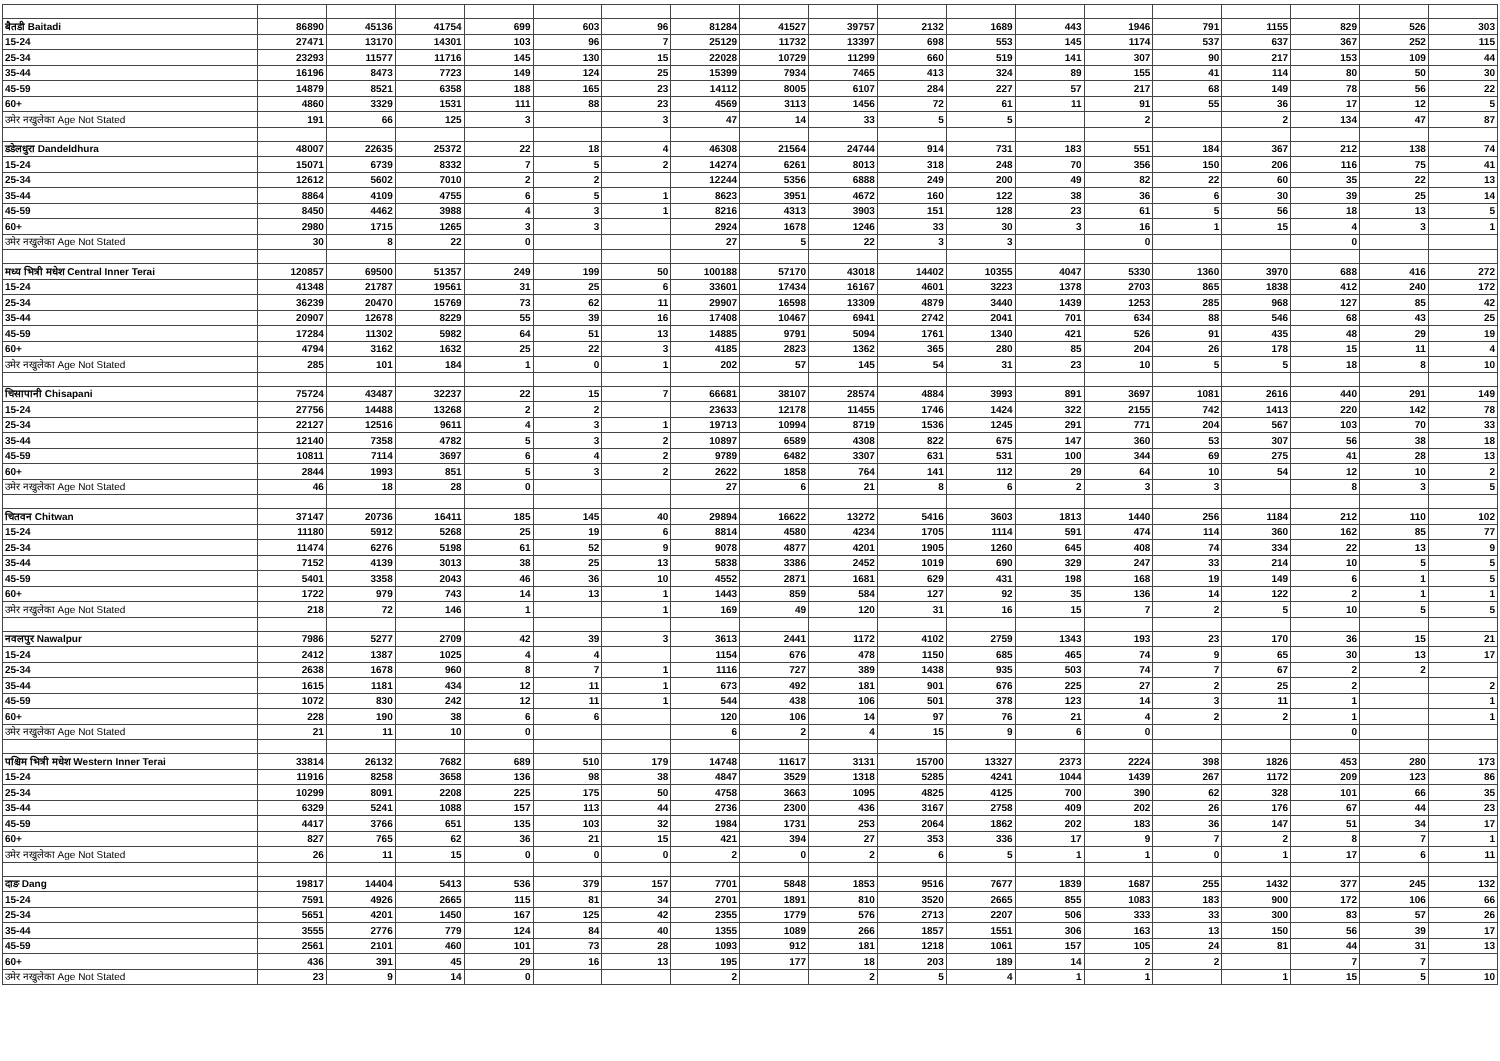| बैतडी Baitadi | 86890 | 45136 | 41754 | 699 | 603 | 96 | 81284 | 41527 | 39757 | 2132 | 1689 | 443 | 1946 | 791 | 1155 | 829 | 526 | 303 |
| 15-24 | 27471 | 13170 | 14301 | 103 | 96 | 7 | 25129 | 11732 | 13397 | 698 | 553 | 145 | 1174 | 537 | 637 | 367 | 252 | 115 |
| 25-34 | 23293 | 11577 | 11716 | 145 | 130 | 15 | 22028 | 10729 | 11299 | 660 | 519 | 141 | 307 | 90 | 217 | 153 | 109 | 44 |
| 35-44 | 16196 | 8473 | 7723 | 149 | 124 | 25 | 15399 | 7934 | 7465 | 413 | 324 | 89 | 155 | 41 | 114 | 80 | 50 | 30 |
| 45-59 | 14879 | 8521 | 6358 | 188 | 165 | 23 | 14112 | 8005 | 6107 | 284 | 227 | 57 | 217 | 68 | 149 | 78 | 56 | 22 |
| 60+ | 4860 | 3329 | 1531 | 111 | 88 | 23 | 4569 | 3113 | 1456 | 72 | 61 | 11 | 91 | 55 | 36 | 17 | 12 | 5 |
| उमेर नखुलेका Age Not Stated | 191 | 66 | 125 | 3 | | 3 | 47 | 14 | 33 | 5 | 5 | | 2 | | 2 | 134 | 47 | 87 |
| डडेलधुरा Dandeldhura | 48007 | 22635 | 25372 | 22 | 18 | 4 | 46308 | 21564 | 24744 | 914 | 731 | 183 | 551 | 184 | 367 | 212 | 138 | 74 |
| 15-24 | 15071 | 6739 | 8332 | 7 | 5 | 2 | 14274 | 6261 | 8013 | 318 | 248 | 70 | 356 | 150 | 206 | 116 | 75 | 41 |
| 25-34 | 12612 | 5602 | 7010 | 2 | 2 | | 12244 | 5356 | 6888 | 249 | 200 | 49 | 82 | 22 | 60 | 35 | 22 | 13 |
| 35-44 | 8864 | 4109 | 4755 | 6 | 5 | 1 | 8623 | 3951 | 4672 | 160 | 122 | 38 | 36 | 6 | 30 | 39 | 25 | 14 |
| 45-59 | 8450 | 4462 | 3988 | 4 | 3 | 1 | 8216 | 4313 | 3903 | 151 | 128 | 23 | 61 | 5 | 56 | 18 | 13 | 5 |
| 60+ | 2980 | 1715 | 1265 | 3 | 3 | | 2924 | 1678 | 1246 | 33 | 30 | 3 | 16 | 1 | 15 | 4 | 3 | 1 |
| उमेर नखुलेका Age Not Stated | 30 | 8 | 22 | 0 | | | 27 | 5 | 22 | 3 | 3 | | 0 | | | 0 | | |
| मध्य भित्री मधेश Central Inner Terai | 120857 | 69500 | 51357 | 249 | 199 | 50 | 100188 | 57170 | 43018 | 14402 | 10355 | 4047 | 5330 | 1360 | 3970 | 688 | 416 | 272 |
| 15-24 | 41348 | 21787 | 19561 | 31 | 25 | 6 | 33601 | 17434 | 16167 | 4601 | 3223 | 1378 | 2703 | 865 | 1838 | 412 | 240 | 172 |
| 25-34 | 36239 | 20470 | 15769 | 73 | 62 | 11 | 29907 | 16598 | 13309 | 4879 | 3440 | 1439 | 1253 | 285 | 968 | 127 | 85 | 42 |
| 35-44 | 20907 | 12678 | 8229 | 55 | 39 | 16 | 17408 | 10467 | 6941 | 2742 | 2041 | 701 | 634 | 88 | 546 | 68 | 43 | 25 |
| 45-59 | 17284 | 11302 | 5982 | 64 | 51 | 13 | 14885 | 9791 | 5094 | 1761 | 1340 | 421 | 526 | 91 | 435 | 48 | 29 | 19 |
| 60+ | 4794 | 3162 | 1632 | 25 | 22 | 3 | 4185 | 2823 | 1362 | 365 | 280 | 85 | 204 | 26 | 178 | 15 | 11 | 4 |
| उमेर नखुलेका Age Not Stated | 285 | 101 | 184 | 1 | 0 | 1 | 202 | 57 | 145 | 54 | 31 | 23 | 10 | 5 | 5 | 18 | 8 | 10 |
| चिसापानी Chisapani | 75724 | 43487 | 32237 | 22 | 15 | 7 | 66681 | 38107 | 28574 | 4884 | 3993 | 891 | 3697 | 1081 | 2616 | 440 | 291 | 149 |
| 15-24 | 27756 | 14488 | 13268 | 2 | 2 | | 23633 | 12178 | 11455 | 1746 | 1424 | 322 | 2155 | 742 | 1413 | 220 | 142 | 78 |
| 25-34 | 22127 | 12516 | 9611 | 4 | 3 | 1 | 19713 | 10994 | 8719 | 1536 | 1245 | 291 | 771 | 204 | 567 | 103 | 70 | 33 |
| 35-44 | 12140 | 7358 | 4782 | 5 | 3 | 2 | 10897 | 6589 | 4308 | 822 | 675 | 147 | 360 | 53 | 307 | 56 | 38 | 18 |
| 45-59 | 10811 | 7114 | 3697 | 6 | 4 | 2 | 9789 | 6482 | 3307 | 631 | 531 | 100 | 344 | 69 | 275 | 41 | 28 | 13 |
| 60+ | 2844 | 1993 | 851 | 5 | 3 | 2 | 2622 | 1858 | 764 | 141 | 112 | 29 | 64 | 10 | 54 | 12 | 10 | 2 |
| उमेर नखुलेका Age Not Stated | 46 | 18 | 28 | 0 | | | 27 | 6 | 21 | 8 | 6 | 2 | 3 | 3 | | 8 | 3 | 5 |
| चितवन Chitwan | 37147 | 20736 | 16411 | 185 | 145 | 40 | 29894 | 16622 | 13272 | 5416 | 3603 | 1813 | 1440 | 256 | 1184 | 212 | 110 | 102 |
| 15-24 | 11180 | 5912 | 5268 | 25 | 19 | 6 | 8814 | 4580 | 4234 | 1705 | 1114 | 591 | 474 | 114 | 360 | 162 | 85 | 77 |
| 25-34 | 11474 | 6276 | 5198 | 61 | 52 | 9 | 9078 | 4877 | 4201 | 1905 | 1260 | 645 | 408 | 74 | 334 | 22 | 13 | 9 |
| 35-44 | 7152 | 4139 | 3013 | 38 | 25 | 13 | 5838 | 3386 | 2452 | 1019 | 690 | 329 | 247 | 33 | 214 | 10 | 5 | 5 |
| 45-59 | 5401 | 3358 | 2043 | 46 | 36 | 10 | 4552 | 2871 | 1681 | 629 | 431 | 198 | 168 | 19 | 149 | 6 | 1 | 5 |
| 60+ | 1722 | 979 | 743 | 14 | 13 | 1 | 1443 | 859 | 584 | 127 | 92 | 35 | 136 | 14 | 122 | 2 | 1 | 1 |
| उमेर नखुलेका Age Not Stated | 218 | 72 | 146 | 1 | | 1 | 169 | 49 | 120 | 31 | 16 | 15 | 7 | 2 | 5 | 10 | 5 | 5 |
| नवलपुर Nawalpur | 7986 | 5277 | 2709 | 42 | 39 | 3 | 3613 | 2441 | 1172 | 4102 | 2759 | 1343 | 193 | 23 | 170 | 36 | 15 | 21 |
| 15-24 | 2412 | 1387 | 1025 | 4 | 4 | | 1154 | 676 | 478 | 1150 | 685 | 465 | 74 | 9 | 65 | 30 | 13 | 17 |
| 25-34 | 2638 | 1678 | 960 | 8 | 7 | 1 | 1116 | 727 | 389 | 1438 | 935 | 503 | 74 | 7 | 67 | 2 | 2 | |
| 35-44 | 1615 | 1181 | 434 | 12 | 11 | 1 | 673 | 492 | 181 | 901 | 676 | 225 | 27 | 2 | 25 | 2 | | 2 |
| 45-59 | 1072 | 830 | 242 | 12 | 11 | 1 | 544 | 438 | 106 | 501 | 378 | 123 | 14 | 3 | 11 | 1 | | 1 |
| 60+ | 228 | 190 | 38 | 6 | 6 | | 120 | 106 | 14 | 97 | 76 | 21 | 4 | 2 | 2 | 1 | | 1 |
| उमेर नखुलेका Age Not Stated | 21 | 11 | 10 | 0 | | | 6 | 2 | 4 | 15 | 9 | 6 | 0 | | | 0 | | |
| पश्चिम भित्री मधेश Western Inner Terai | 33814 | 26132 | 7682 | 689 | 510 | 179 | 14748 | 11617 | 3131 | 15700 | 13327 | 2373 | 2224 | 398 | 1826 | 453 | 280 | 173 |
| 15-24 | 11916 | 8258 | 3658 | 136 | 98 | 38 | 4847 | 3529 | 1318 | 5285 | 4241 | 1044 | 1439 | 267 | 1172 | 209 | 123 | 86 |
| 25-34 | 10299 | 8091 | 2208 | 225 | 175 | 50 | 4758 | 3663 | 1095 | 4825 | 4125 | 700 | 390 | 62 | 328 | 101 | 66 | 35 |
| 35-44 | 6329 | 5241 | 1088 | 157 | 113 | 44 | 2736 | 2300 | 436 | 3167 | 2758 | 409 | 202 | 26 | 176 | 67 | 44 | 23 |
| 45-59 | 4417 | 3766 | 651 | 135 | 103 | 32 | 1984 | 1731 | 253 | 2064 | 1862 | 202 | 183 | 36 | 147 | 51 | 34 | 17 |
| 60+ | 827 | 765 | 62 | 36 | 21 | 15 | 421 | 394 | 27 | 353 | 336 | 17 | 9 | 7 | 2 | 8 | 7 | 1 |
| उमेर नखुलेका Age Not Stated | 26 | 11 | 15 | 0 | 0 | 0 | 2 | 0 | 2 | 6 | 5 | 1 | 1 | 0 | 1 | 17 | 6 | 11 |
| दाङ Dang | 19817 | 14404 | 5413 | 536 | 379 | 157 | 7701 | 5848 | 1853 | 9516 | 7677 | 1839 | 1687 | 255 | 1432 | 377 | 245 | 132 |
| 15-24 | 7591 | 4926 | 2665 | 115 | 81 | 34 | 2701 | 1891 | 810 | 3520 | 2665 | 855 | 1083 | 183 | 900 | 172 | 106 | 66 |
| 25-34 | 5651 | 4201 | 1450 | 167 | 125 | 42 | 2355 | 1779 | 576 | 2713 | 2207 | 506 | 333 | 33 | 300 | 83 | 57 | 26 |
| 35-44 | 3555 | 2776 | 779 | 124 | 84 | 40 | 1355 | 1089 | 266 | 1857 | 1551 | 306 | 163 | 13 | 150 | 56 | 39 | 17 |
| 45-59 | 2561 | 2101 | 460 | 101 | 73 | 28 | 1093 | 912 | 181 | 1218 | 1061 | 157 | 105 | 24 | 81 | 44 | 31 | 13 |
| 60+ | 436 | 391 | 45 | 29 | 16 | 13 | 195 | 177 | 18 | 203 | 189 | 14 | 2 | 2 | | 7 | 7 | |
| उमेर नखुलेका Age Not Stated | 23 | 9 | 14 | 0 | | | 2 | | 2 | 5 | 4 | 1 | 1 | | 1 | 15 | 5 | 10 |